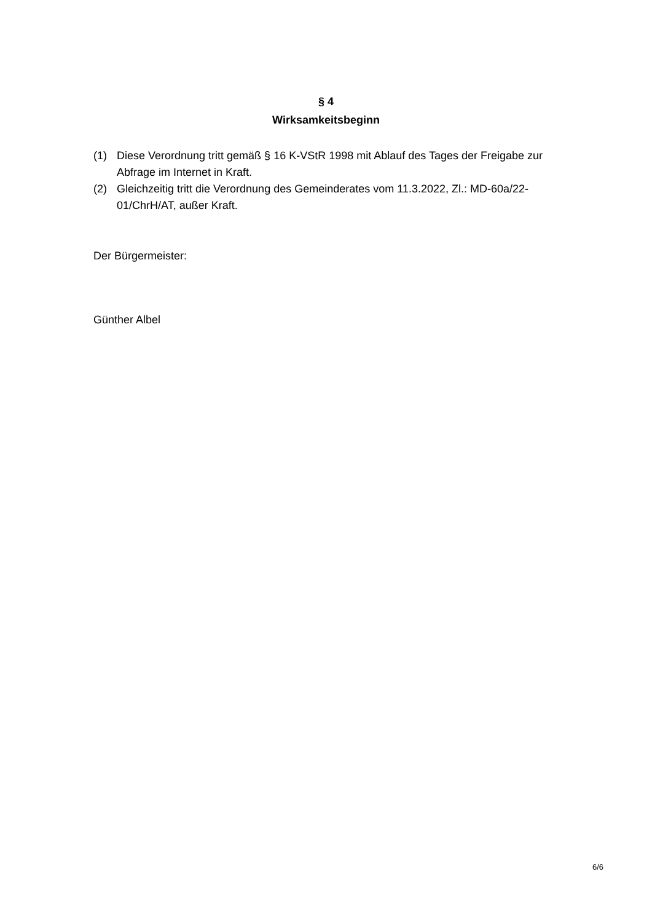§ 4
Wirksamkeitsbeginn
(1) Diese Verordnung tritt gemäß § 16 K-VStR 1998 mit Ablauf des Tages der Freigabe zur Abfrage im Internet in Kraft.
(2) Gleichzeitig tritt die Verordnung des Gemeinderates vom 11.3.2022, Zl.: MD-60a/22-01/ChrH/AT, außer Kraft.
Der Bürgermeister:
Günther Albel
6/6